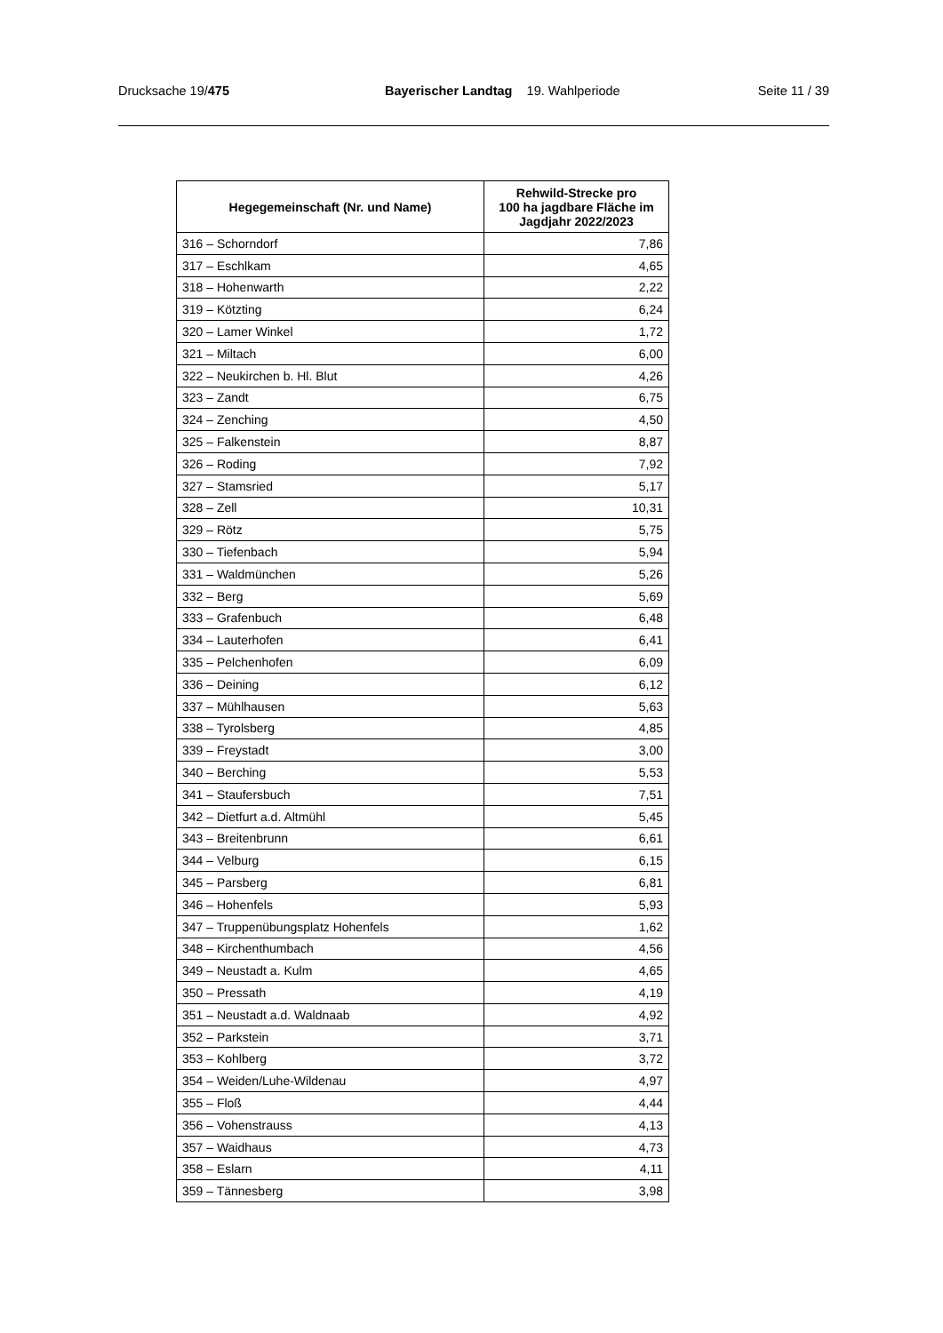Drucksache 19/475 Bayerischer Landtag 19. Wahlperiode Seite 11 / 39
| Hegegemeinschaft (Nr. und Name) | Rehwild-Strecke pro 100 ha jagdbare Fläche im Jagdjahr 2022/2023 |
| --- | --- |
| 316 – Schorndorf | 7,86 |
| 317 – Eschlkam | 4,65 |
| 318 – Hohenwarth | 2,22 |
| 319 – Kötzting | 6,24 |
| 320 – Lamer Winkel | 1,72 |
| 321 – Miltach | 6,00 |
| 322 – Neukirchen b. Hl. Blut | 4,26 |
| 323 – Zandt | 6,75 |
| 324 – Zenching | 4,50 |
| 325 – Falkenstein | 8,87 |
| 326 – Roding | 7,92 |
| 327 – Stamsried | 5,17 |
| 328 – Zell | 10,31 |
| 329 – Rötz | 5,75 |
| 330 – Tiefenbach | 5,94 |
| 331 – Waldmünchen | 5,26 |
| 332 – Berg | 5,69 |
| 333 – Grafenbuch | 6,48 |
| 334 – Lauterhofen | 6,41 |
| 335 – Pelchenhofen | 6,09 |
| 336 – Deining | 6,12 |
| 337 – Mühlhausen | 5,63 |
| 338 – Tyrolsberg | 4,85 |
| 339 – Freystadt | 3,00 |
| 340 – Berching | 5,53 |
| 341 – Staufersbuch | 7,51 |
| 342 – Dietfurt a.d. Altmühl | 5,45 |
| 343 – Breitenbrunn | 6,61 |
| 344 – Velburg | 6,15 |
| 345 – Parsberg | 6,81 |
| 346 – Hohenfels | 5,93 |
| 347 – Truppenübungsplatz Hohenfels | 1,62 |
| 348 – Kirchenthumbach | 4,56 |
| 349 – Neustadt a. Kulm | 4,65 |
| 350 – Pressath | 4,19 |
| 351 – Neustadt a.d. Waldnaab | 4,92 |
| 352 – Parkstein | 3,71 |
| 353 – Kohlberg | 3,72 |
| 354 – Weiden/Luhe-Wildenau | 4,97 |
| 355 – Floß | 4,44 |
| 356 – Vohenstrauss | 4,13 |
| 357 – Waidhaus | 4,73 |
| 358 – Eslarn | 4,11 |
| 359 – Tännesberg | 3,98 |